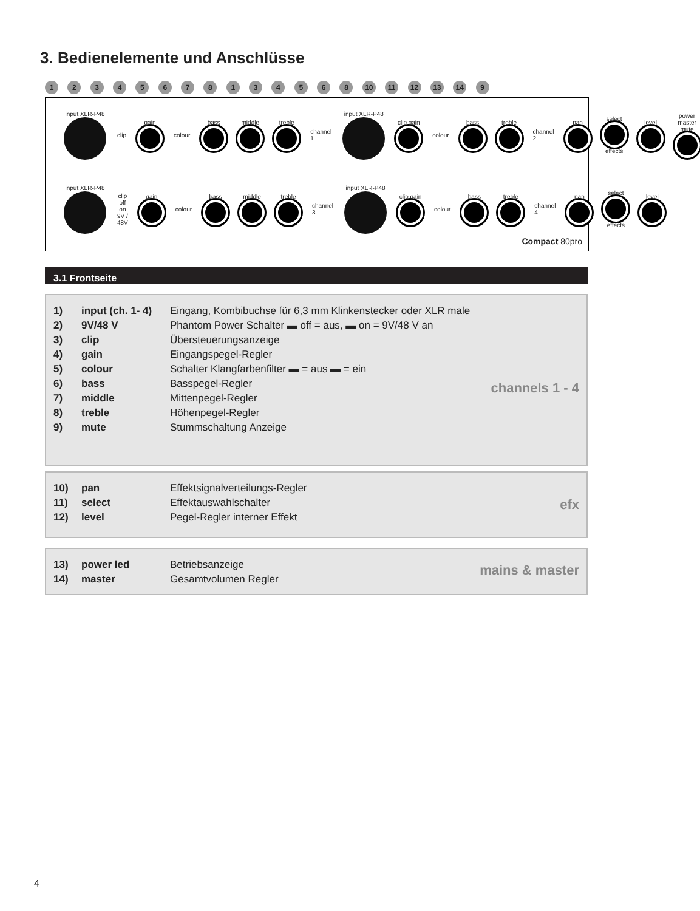3. Bedienelemente und Anschlüsse
1 2 3 4 5 6 7 8 1 3 4 5 6 8 10 11 12 13 14 9
input XLR-P48 clip gain colour bass middle treble channel 1 input XLR-P48 clip gain colour bass treble channel 2 pan
select
effects
level power master mute
input XLR-P48 clip off on 9V / 48V gain colour bass middle treble channel 3 input XLR-P48 clip gain colour bass treble channel 4 pan
select
effects
level
Compact 80pro
3.1 Frontseite
| 1) | input (ch. 1- 4) | Eingang, Kombibuchse für 6,3 mm Klinkenstecker oder XLR male |
| 2) | 9V/48 V | Phantom Power Schalter ▬ off = aus, ▬ on = 9V/48 V an |
| 3) | clip | Übersteuerungsanzeige |
| 4) | gain | Eingangspegel-Regler |
| 5) | colour | Schalter Klangfarbenfilter ▬ = aus ▬ = ein |
| 6) | bass | Basspegel-Regler |
| 7) | middle | Mittenpegel-Regler |
| 8) | treble | Höhenpegel-Regler |
| 9) | mute | Stummschaltung Anzeige |
channels 1 - 4
| 10) | pan | Effektsignalverteilungs-Regler |
| 11) | select | Effektauswahlschalter |
| 12) | level | Pegel-Regler interner Effekt |
efx
| 13) | power led | Betriebsanzeige |
| 14) | master | Gesamtvolumen Regler |
mains & master
4